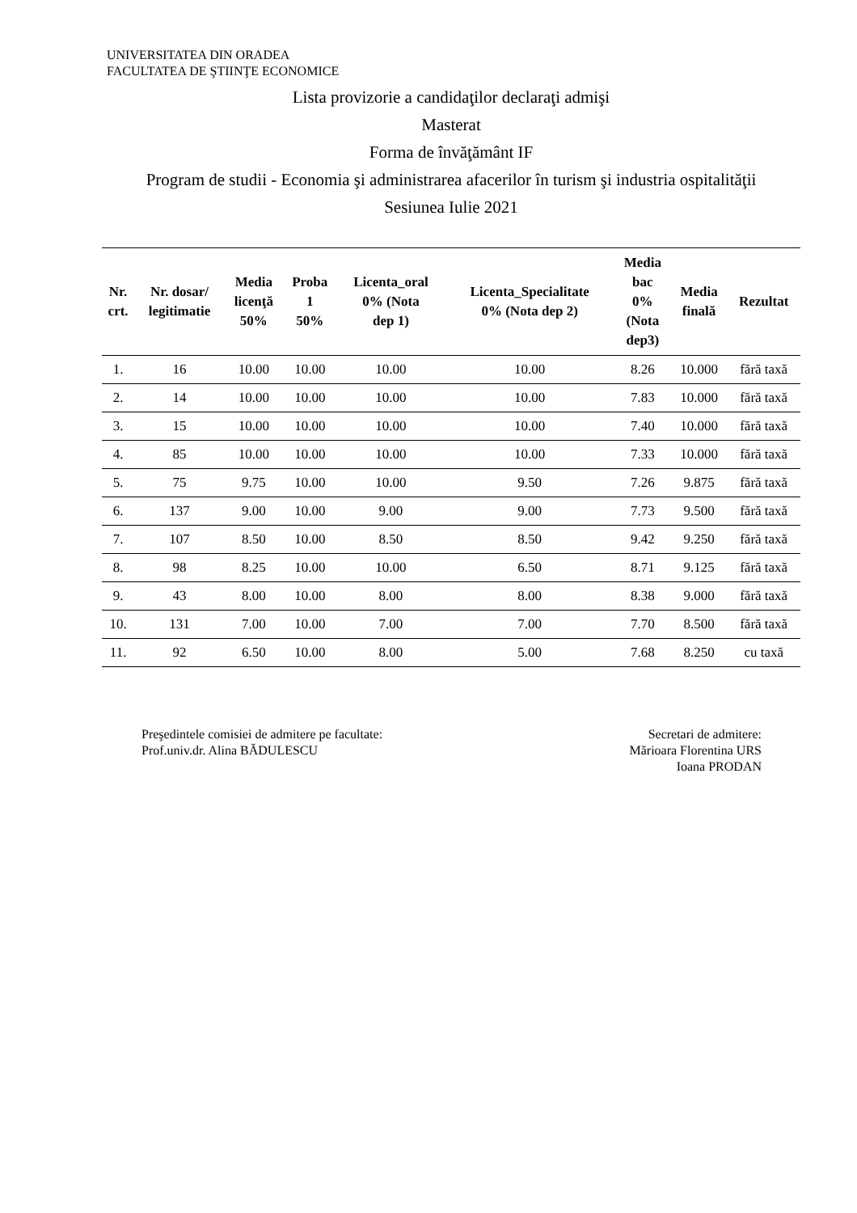UNIVERSITATEA DIN ORADEA
FACULTATEA DE ŞTIINŢE ECONOMICE
Lista provizorie a candidaţilor declaraţi admişi
Masterat
Forma de învăţământ IF
Program de studii - Economia şi administrarea afacerilor în turism şi industria ospitalităţii
Sesiunea Iulie 2021
| Nr. crt. | Nr. dosar/ legitimatie | Media licenţă 50% | Proba 1 50% | Licenta_oral 0% (Nota dep 1) | Licenta_Specialitate 0% (Nota dep 2) | Media bac 0% (Nota dep3) | Media finală | Rezultat |
| --- | --- | --- | --- | --- | --- | --- | --- | --- |
| 1. | 16 | 10.00 | 10.00 | 10.00 | 10.00 | 8.26 | 10.000 | fără taxă |
| 2. | 14 | 10.00 | 10.00 | 10.00 | 10.00 | 7.83 | 10.000 | fără taxă |
| 3. | 15 | 10.00 | 10.00 | 10.00 | 10.00 | 7.40 | 10.000 | fără taxă |
| 4. | 85 | 10.00 | 10.00 | 10.00 | 10.00 | 7.33 | 10.000 | fără taxă |
| 5. | 75 | 9.75 | 10.00 | 10.00 | 9.50 | 7.26 | 9.875 | fără taxă |
| 6. | 137 | 9.00 | 10.00 | 9.00 | 9.00 | 7.73 | 9.500 | fără taxă |
| 7. | 107 | 8.50 | 10.00 | 8.50 | 8.50 | 9.42 | 9.250 | fără taxă |
| 8. | 98 | 8.25 | 10.00 | 10.00 | 6.50 | 8.71 | 9.125 | fără taxă |
| 9. | 43 | 8.00 | 10.00 | 8.00 | 8.00 | 8.38 | 9.000 | fără taxă |
| 10. | 131 | 7.00 | 10.00 | 7.00 | 7.00 | 7.70 | 8.500 | fără taxă |
| 11. | 92 | 6.50 | 10.00 | 8.00 | 5.00 | 7.68 | 8.250 | cu taxă |
Preşedintele comisiei de admitere pe facultate:
Prof.univ.dr. Alina BĂDULESCU
Secretari de admitere:
Mărioara Florentina URS
Ioana PRODAN